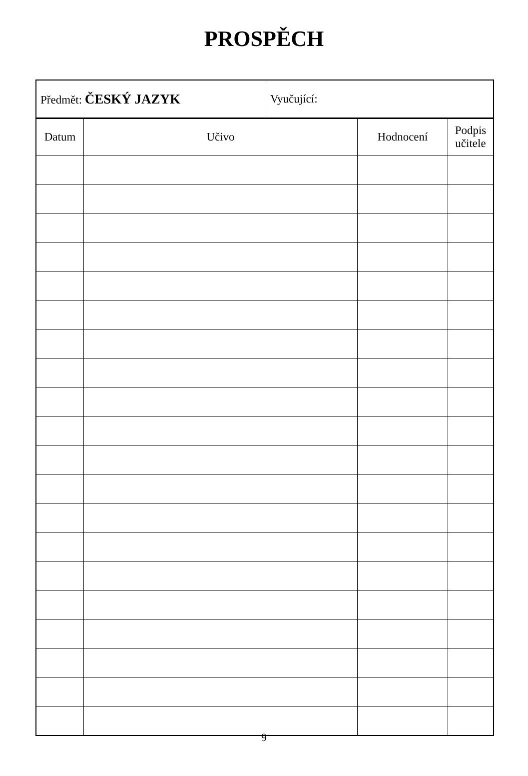PROSPĚCH
| Předmět: ČESKÝ JAZYK | Vyučující: |
| Datum | Učivo | Hodnocení | Podpis učitele |
| --- | --- | --- | --- |
9